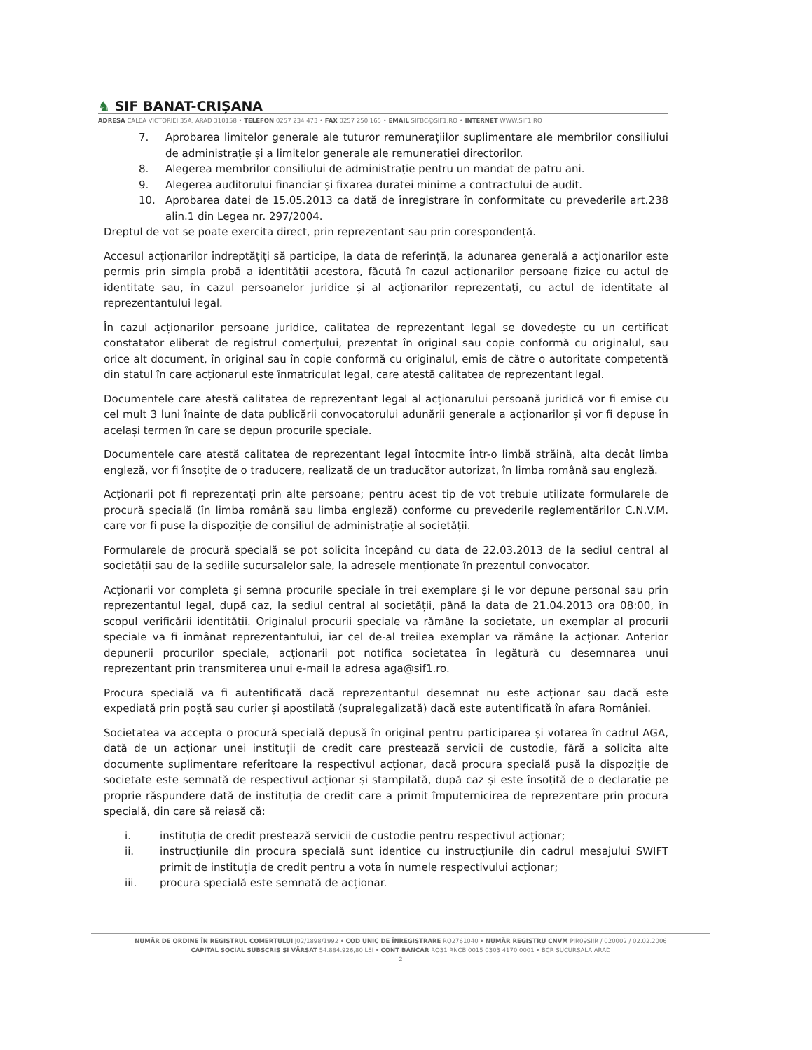♞ SIF BANAT-CRIȘANA
ADRESA CALEA VICTORIEI 35A, ARAD 310158 • TELEFON 0257 234 473 • FAX 0257 250 165 • EMAIL SIFBC@SIF1.RO • INTERNET WWW.SIF1.RO
7. Aprobarea limitelor generale ale tuturor remunerațiilor suplimentare ale membrilor consiliului de administrație și a limitelor generale ale remunerației directorilor.
8. Alegerea membrilor consiliului de administrație pentru un mandat de patru ani.
9. Alegerea auditorului financiar și fixarea duratei minime a contractului de audit.
10. Aprobarea datei de 15.05.2013 ca dată de înregistrare în conformitate cu prevederile art.238 alin.1 din Legea nr. 297/2004.
Dreptul de vot se poate exercita direct, prin reprezentant sau prin corespondență.
Accesul acționarilor îndreptățiți să participe, la data de referință, la adunarea generală a acționarilor este permis prin simpla probă a identității acestora, făcută în cazul acționarilor persoane fizice cu actul de identitate sau, în cazul persoanelor juridice și al acționarilor reprezentați, cu actul de identitate al reprezentantului legal.
În cazul acționarilor persoane juridice, calitatea de reprezentant legal se dovedește cu un certificat constatator eliberat de registrul comerțului, prezentat în original sau copie conformă cu originalul, sau orice alt document, în original sau în copie conformă cu originalul, emis de către o autoritate competentă din statul în care acționarul este înmatriculat legal, care atestă calitatea de reprezentant legal.
Documentele care atestă calitatea de reprezentant legal al acționarului persoană juridică vor fi emise cu cel mult 3 luni înainte de data publicării convocatorului adunării generale a acționarilor și vor fi depuse în același termen în care se depun procurile speciale.
Documentele care atestă calitatea de reprezentant legal întocmite într-o limbă străină, alta decât limba engleză, vor fi însoțite de o traducere, realizată de un traducător autorizat, în limba română sau engleză.
Acționarii pot fi reprezentați prin alte persoane; pentru acest tip de vot trebuie utilizate formularele de procură specială (în limba română sau limba engleză) conforme cu prevederile reglementărilor C.N.V.M. care vor fi puse la dispoziție de consiliul de administrație al societății.
Formularele de procură specială se pot solicita începând cu data de 22.03.2013 de la sediul central al societății sau de la sediile sucursalelor sale, la adresele menționate în prezentul convocator.
Acționarii vor completa și semna procurile speciale în trei exemplare și le vor depune personal sau prin reprezentantul legal, după caz, la sediul central al societății, până la data de 21.04.2013 ora 08:00, în scopul verificării identității. Originalul procurii speciale va rămâne la societate, un exemplar al procurii speciale va fi înmânat reprezentantului, iar cel de-al treilea exemplar va rămâne la acționar. Anterior depunerii procurilor speciale, acționarii pot notifica societatea în legătură cu desemnarea unui reprezentant prin transmiterea unui e-mail la adresa aga@sif1.ro.
Procura specială va fi autentificată dacă reprezentantul desemnat nu este acționar sau dacă este expediată prin poștă sau curier și apostilată (supralegalizată) dacă este autentificată în afara României.
Societatea va accepta o procură specială depusă în original pentru participarea și votarea în cadrul AGA, dată de un acționar unei instituții de credit care prestează servicii de custodie, fără a solicita alte documente suplimentare referitoare la respectivul acționar, dacă procura specială pusă la dispoziție de societate este semnată de respectivul acționar și stampilată, după caz și este însoțită de o declarație pe proprie răspundere dată de instituția de credit care a primit împuternicirea de reprezentare prin procura specială, din care să reiasă că:
i. instituția de credit prestează servicii de custodie pentru respectivul acționar;
ii. instrucțiunile din procura specială sunt identice cu instrucțiunile din cadrul mesajului SWIFT primit de instituția de credit pentru a vota în numele respectivului acționar;
iii. procura specială este semnată de acționar.
NUMĂR DE ORDINE ÎN REGISTRUL COMERȚULUI J02/1898/1992 • COD UNIC DE ÎNREGISTRARE RO2761040 • NUMĂR REGISTRU CNVM PJR09SIIR / 020002 / 02.02.2006
CAPITAL SOCIAL SUBSCRIS ȘI VĂRSAT 54.884.926,80 LEI • CONT BANCAR RO31 RNCB 0015 0303 4170 0001 • BCR SUCURSALA ARAD
2